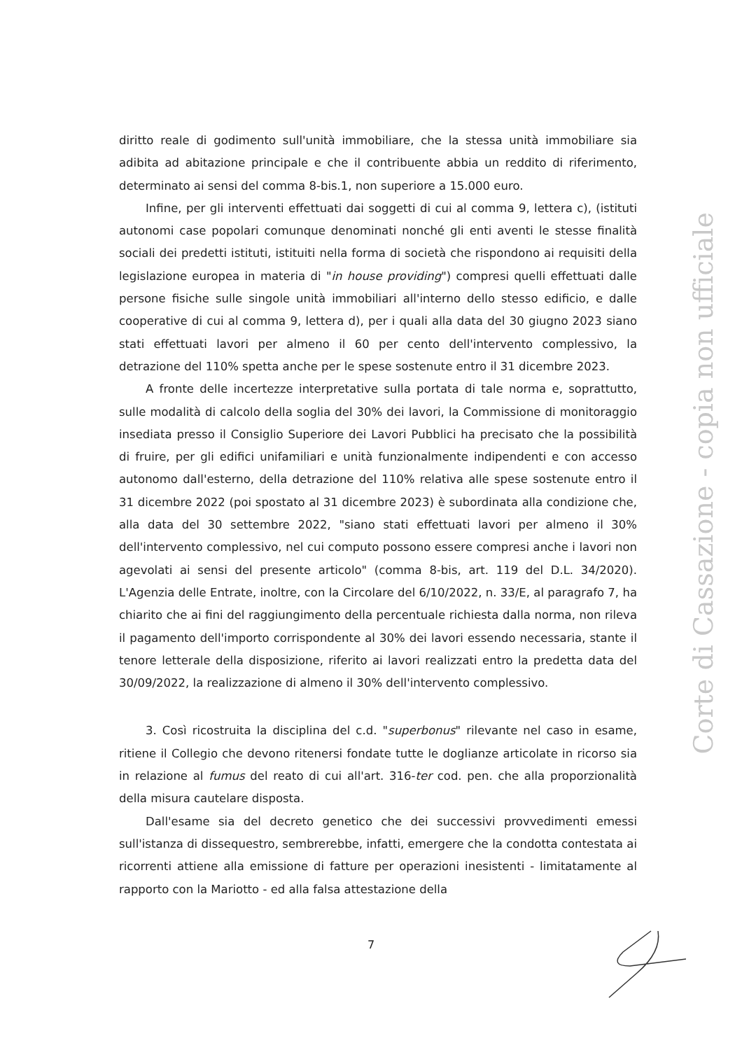diritto reale di godimento sull'unità immobiliare, che la stessa unità immobiliare sia adibita ad abitazione principale e che il contribuente abbia un reddito di riferimento, determinato ai sensi del comma 8-bis.1, non superiore a 15.000 euro.
Infine, per gli interventi effettuati dai soggetti di cui al comma 9, lettera c), (istituti autonomi case popolari comunque denominati nonché gli enti aventi le stesse finalità sociali dei predetti istituti, istituiti nella forma di società che rispondono ai requisiti della legislazione europea in materia di "in house providing") compresi quelli effettuati dalle persone fisiche sulle singole unità immobiliari all'interno dello stesso edificio, e dalle cooperative di cui al comma 9, lettera d), per i quali alla data del 30 giugno 2023 siano stati effettuati lavori per almeno il 60 per cento dell'intervento complessivo, la detrazione del 110% spetta anche per le spese sostenute entro il 31 dicembre 2023.
A fronte delle incertezze interpretative sulla portata di tale norma e, soprattutto, sulle modalità di calcolo della soglia del 30% dei lavori, la Commissione di monitoraggio insediata presso il Consiglio Superiore dei Lavori Pubblici ha precisato che la possibilità di fruire, per gli edifici unifamiliari e unità funzionalmente indipendenti e con accesso autonomo dall'esterno, della detrazione del 110% relativa alle spese sostenute entro il 31 dicembre 2022 (poi spostato al 31 dicembre 2023) è subordinata alla condizione che, alla data del 30 settembre 2022, "siano stati effettuati lavori per almeno il 30% dell'intervento complessivo, nel cui computo possono essere compresi anche i lavori non agevolati ai sensi del presente articolo" (comma 8-bis, art. 119 del D.L. 34/2020). L'Agenzia delle Entrate, inoltre, con la Circolare del 6/10/2022, n. 33/E, al paragrafo 7, ha chiarito che ai fini del raggiungimento della percentuale richiesta dalla norma, non rileva il pagamento dell'importo corrispondente al 30% dei lavori essendo necessaria, stante il tenore letterale della disposizione, riferito ai lavori realizzati entro la predetta data del 30/09/2022, la realizzazione di almeno il 30% dell'intervento complessivo.
3. Così ricostruita la disciplina del c.d. "superbonus" rilevante nel caso in esame, ritiene il Collegio che devono ritenersi fondate tutte le doglianze articolate in ricorso sia in relazione al fumus del reato di cui all'art. 316-ter cod. pen. che alla proporzionalità della misura cautelare disposta.
Dall'esame sia del decreto genetico che dei successivi provvedimenti emessi sull'istanza di dissequestro, sembrerebbe, infatti, emergere che la condotta contestata ai ricorrenti attiene alla emissione di fatture per operazioni inesistenti - limitatamente al rapporto con la Mariotto - ed alla falsa attestazione della
7
Corte di Cassazione - copia non ufficiale